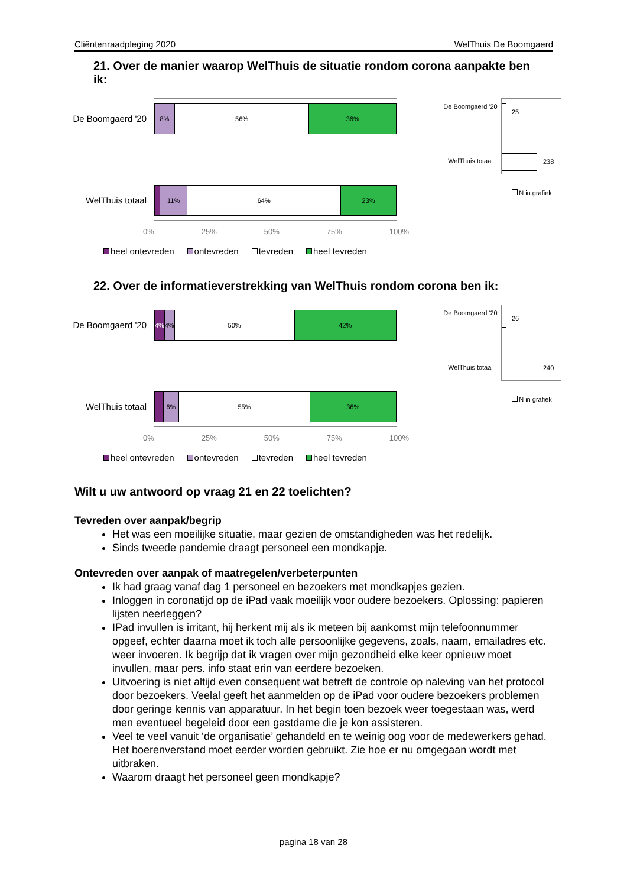Cliëntenraadpleging 2020 WelThuis De Boomgaerd
21. Over de manier waarop WelThuis de situatie rondom corona aanpakte ben ik:
De Boomgaerd '20
WelThuis totaal
8% 56% 36%
11% 64% 23%
0% 25% 50% 75% 100%
heel ontevreden ontevreden tevreden heel tevreden
De Boomgaerd '20
WelThuis totaal
25
238
N in grafiek
22. Over de informatieverstrekking van WelThuis rondom corona ben ik:
De Boomgaerd '20
WelThuis totaal
4% 4% 50% 42%
6% 55% 36%
0% 25% 50% 75% 100%
heel ontevreden ontevreden tevreden heel tevreden
De Boomgaerd '20
WelThuis totaal
26
240
N in grafiek
Wilt u uw antwoord op vraag 21 en 22 toelichten?
Tevreden over aanpak/begrip
Het was een moeilijke situatie, maar gezien de omstandigheden was het redelijk.
Sinds tweede pandemie draagt personeel een mondkapje.
Ontevreden over aanpak of maatregelen/verbeterpunten
Ik had graag vanaf dag 1 personeel en bezoekers met mondkapjes gezien.
Inloggen in coronatijd op de iPad vaak moeilijk voor oudere bezoekers. Oplossing: papieren lijsten neerleggen?
IPad invullen is irritant, hij herkent mij als ik meteen bij aankomst mijn telefoonnummer opgeef, echter daarna moet ik toch alle persoonlijke gegevens, zoals, naam, emailadres etc. weer invoeren. Ik begrijp dat ik vragen over mijn gezondheid elke keer opnieuw moet invullen, maar pers. info staat erin van eerdere bezoeken.
Uitvoering is niet altijd even consequent wat betreft de controle op naleving van het protocol door bezoekers. Veelal geeft het aanmelden op de iPad voor oudere bezoekers problemen door geringe kennis van apparatuur. In het begin toen bezoek weer toegestaan was, werd men eventueel begeleid door een gastdame die je kon assisteren.
Veel te veel vanuit ‘de organisatie’ gehandeld en te weinig oog voor de medewerkers gehad. Het boerenverstand moet eerder worden gebruikt. Zie hoe er nu omgegaan wordt met uitbraken.
Waarom draagt het personeel geen mondkapje?
pagina 18 van 28